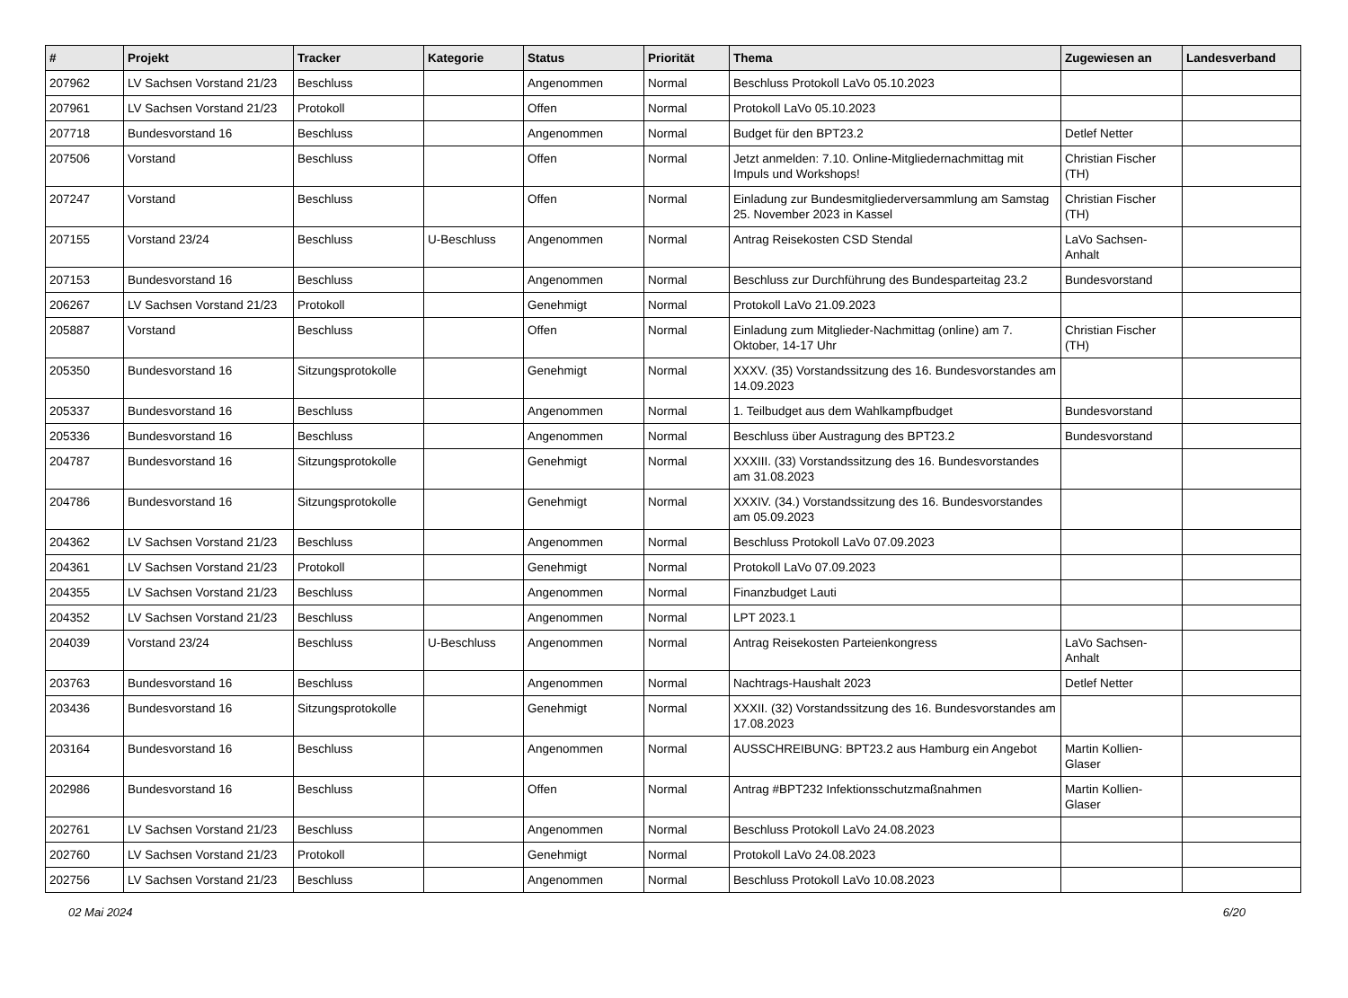| # | Projekt | Tracker | Kategorie | Status | Priorität | Thema | Zugewiesen an | Landesverband |
| --- | --- | --- | --- | --- | --- | --- | --- | --- |
| 207962 | LV Sachsen Vorstand 21/23 | Beschluss | | Angenommen | Normal | Beschluss Protokoll LaVo 05.10.2023 | | |
| 207961 | LV Sachsen Vorstand 21/23 | Protokoll | | Offen | Normal | Protokoll LaVo 05.10.2023 | | |
| 207718 | Bundesvorstand 16 | Beschluss | | Angenommen | Normal | Budget für den BPT23.2 | Detlef Netter | |
| 207506 | Vorstand | Beschluss | | Offen | Normal | Jetzt anmelden: 7.10. Online-Mitgliedernachmittag mit Impuls und Workshops! | Christian Fischer (TH) | |
| 207247 | Vorstand | Beschluss | | Offen | Normal | Einladung zur Bundesmitgliederversammlung am Samstag 25. November 2023 in Kassel | Christian Fischer (TH) | |
| 207155 | Vorstand 23/24 | Beschluss | U-Beschluss | Angenommen | Normal | Antrag Reisekosten CSD Stendal | LaVo Sachsen-Anhalt | |
| 207153 | Bundesvorstand 16 | Beschluss | | Angenommen | Normal | Beschluss zur Durchführung des Bundesparteitag 23.2 | Bundesvorstand | |
| 206267 | LV Sachsen Vorstand 21/23 | Protokoll | | Genehmigt | Normal | Protokoll LaVo 21.09.2023 | | |
| 205887 | Vorstand | Beschluss | | Offen | Normal | Einladung zum Mitglieder-Nachmittag (online) am 7. Oktober, 14-17 Uhr | Christian Fischer (TH) | |
| 205350 | Bundesvorstand 16 | Sitzungsprotokolle | | Genehmigt | Normal | XXXV. (35) Vorstandssitzung des 16. Bundesvorstandes am 14.09.2023 | | |
| 205337 | Bundesvorstand 16 | Beschluss | | Angenommen | Normal | 1. Teilbudget aus dem Wahlkampfbudget | Bundesvorstand | |
| 205336 | Bundesvorstand 16 | Beschluss | | Angenommen | Normal | Beschluss über Austragung des BPT23.2 | Bundesvorstand | |
| 204787 | Bundesvorstand 16 | Sitzungsprotokolle | | Genehmigt | Normal | XXXIII. (33) Vorstandssitzung des 16. Bundesvorstandes am 31.08.2023 | | |
| 204786 | Bundesvorstand 16 | Sitzungsprotokolle | | Genehmigt | Normal | XXXIV. (34.) Vorstandssitzung des 16. Bundesvorstandes am 05.09.2023 | | |
| 204362 | LV Sachsen Vorstand 21/23 | Beschluss | | Angenommen | Normal | Beschluss Protokoll LaVo 07.09.2023 | | |
| 204361 | LV Sachsen Vorstand 21/23 | Protokoll | | Genehmigt | Normal | Protokoll LaVo 07.09.2023 | | |
| 204355 | LV Sachsen Vorstand 21/23 | Beschluss | | Angenommen | Normal | Finanzbudget Lauti | | |
| 204352 | LV Sachsen Vorstand 21/23 | Beschluss | | Angenommen | Normal | LPT 2023.1 | | |
| 204039 | Vorstand 23/24 | Beschluss | U-Beschluss | Angenommen | Normal | Antrag Reisekosten Parteienkongress | LaVo Sachsen-Anhalt | |
| 203763 | Bundesvorstand 16 | Beschluss | | Angenommen | Normal | Nachtrags-Haushalt 2023 | Detlef Netter | |
| 203436 | Bundesvorstand 16 | Sitzungsprotokolle | | Genehmigt | Normal | XXXII. (32) Vorstandssitzung des 16. Bundesvorstandes am 17.08.2023 | | |
| 203164 | Bundesvorstand 16 | Beschluss | | Angenommen | Normal | AUSSCHREIBUNG: BPT23.2 aus Hamburg ein Angebot | Martin Kollien-Glaser | |
| 202986 | Bundesvorstand 16 | Beschluss | | Offen | Normal | Antrag #BPT232 Infektionsschutzmaßnahmen | Martin Kollien-Glaser | |
| 202761 | LV Sachsen Vorstand 21/23 | Beschluss | | Angenommen | Normal | Beschluss Protokoll LaVo 24.08.2023 | | |
| 202760 | LV Sachsen Vorstand 21/23 | Protokoll | | Genehmigt | Normal | Protokoll LaVo 24.08.2023 | | |
| 202756 | LV Sachsen Vorstand 21/23 | Beschluss | | Angenommen | Normal | Beschluss Protokoll LaVo 10.08.2023 | | |
02 Mai 2024 6/20